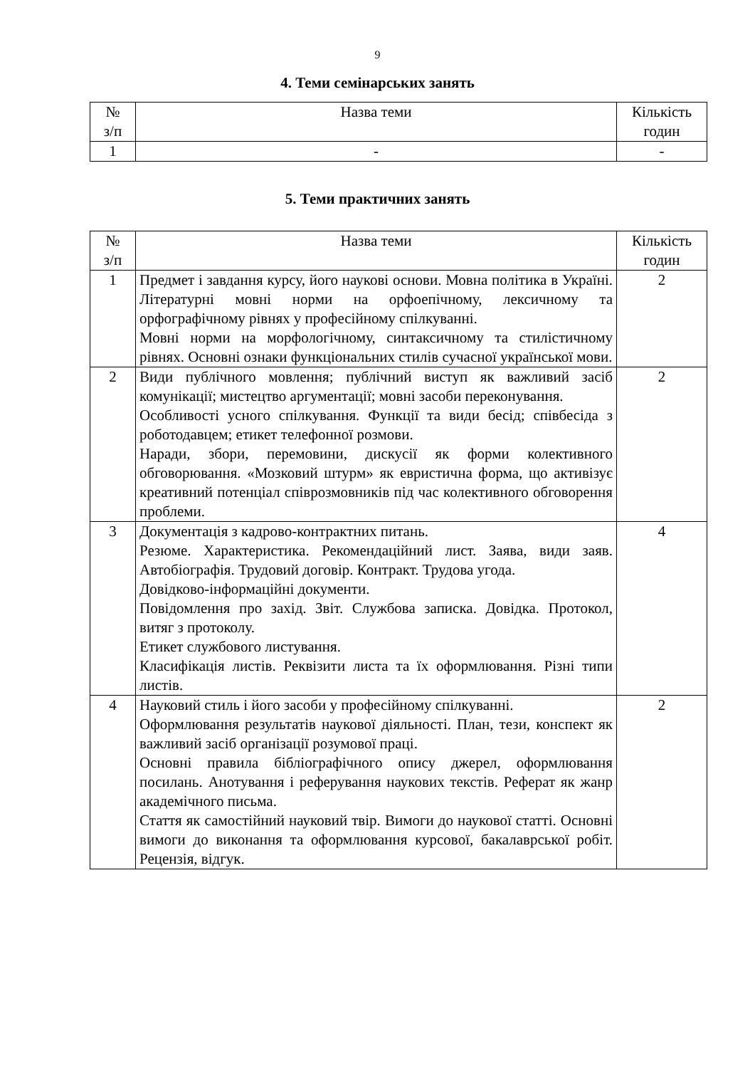9
4. Теми семінарських занять
| № з/п | Назва теми | Кількість годин |
| --- | --- | --- |
| 1 | - | - |
5. Теми практичних занять
| № з/п | Назва теми | Кількість годин |
| --- | --- | --- |
| 1 | Предмет і завдання курсу, його наукові основи. Мовна політика в Україні. Літературні мовні норми на орфоепічному, лексичному та орфографічному рівнях у професійному спілкуванні. Мовні норми на морфологічному, синтаксичному та стилістичному рівнях. Основні ознаки функціональних стилів сучасної української мови. | 2 |
| 2 | Види публічного мовлення; публічний виступ як важливий засіб комунікації; мистецтво аргументації; мовні засоби переконування. Особливості усного спілкування. Функції та види бесід; співбесіда з роботодавцем; етикет телефонної розмови. Наради, збори, перемовини, дискусії як форми колективного обговорювання. «Мозковий штурм» як евристична форма, що активізує креативний потенціал співрозмовників під час колективного обговорення проблеми. | 2 |
| 3 | Документація з кадрово-контрактних питань. Резюме. Характеристика. Рекомендаційний лист. Заява, види заяв. Автобіографія. Трудовий договір. Контракт. Трудова угода. Довідково-інформаційні документи. Повідомлення про захід. Звіт. Службова записка. Довідка. Протокол, витяг з протоколу. Етикет службового листування. Класифікація листів. Реквізити листа та їх оформлювання. Різні типи листів. | 4 |
| 4 | Науковий стиль і його засоби у професійному спілкуванні. Оформлювання результатів наукової діяльності. План, тези, конспект як важливий засіб організації розумової праці. Основні правила бібліографічного опису джерел, оформлювання посилань. Анотування і реферування наукових текстів. Реферат як жанр академічного письма. Стаття як самостійний науковий твір. Вимоги до наукової статті. Основні вимоги до виконання та оформлювання курсової, бакалаврської робіт. Рецензія, відгук. | 2 |